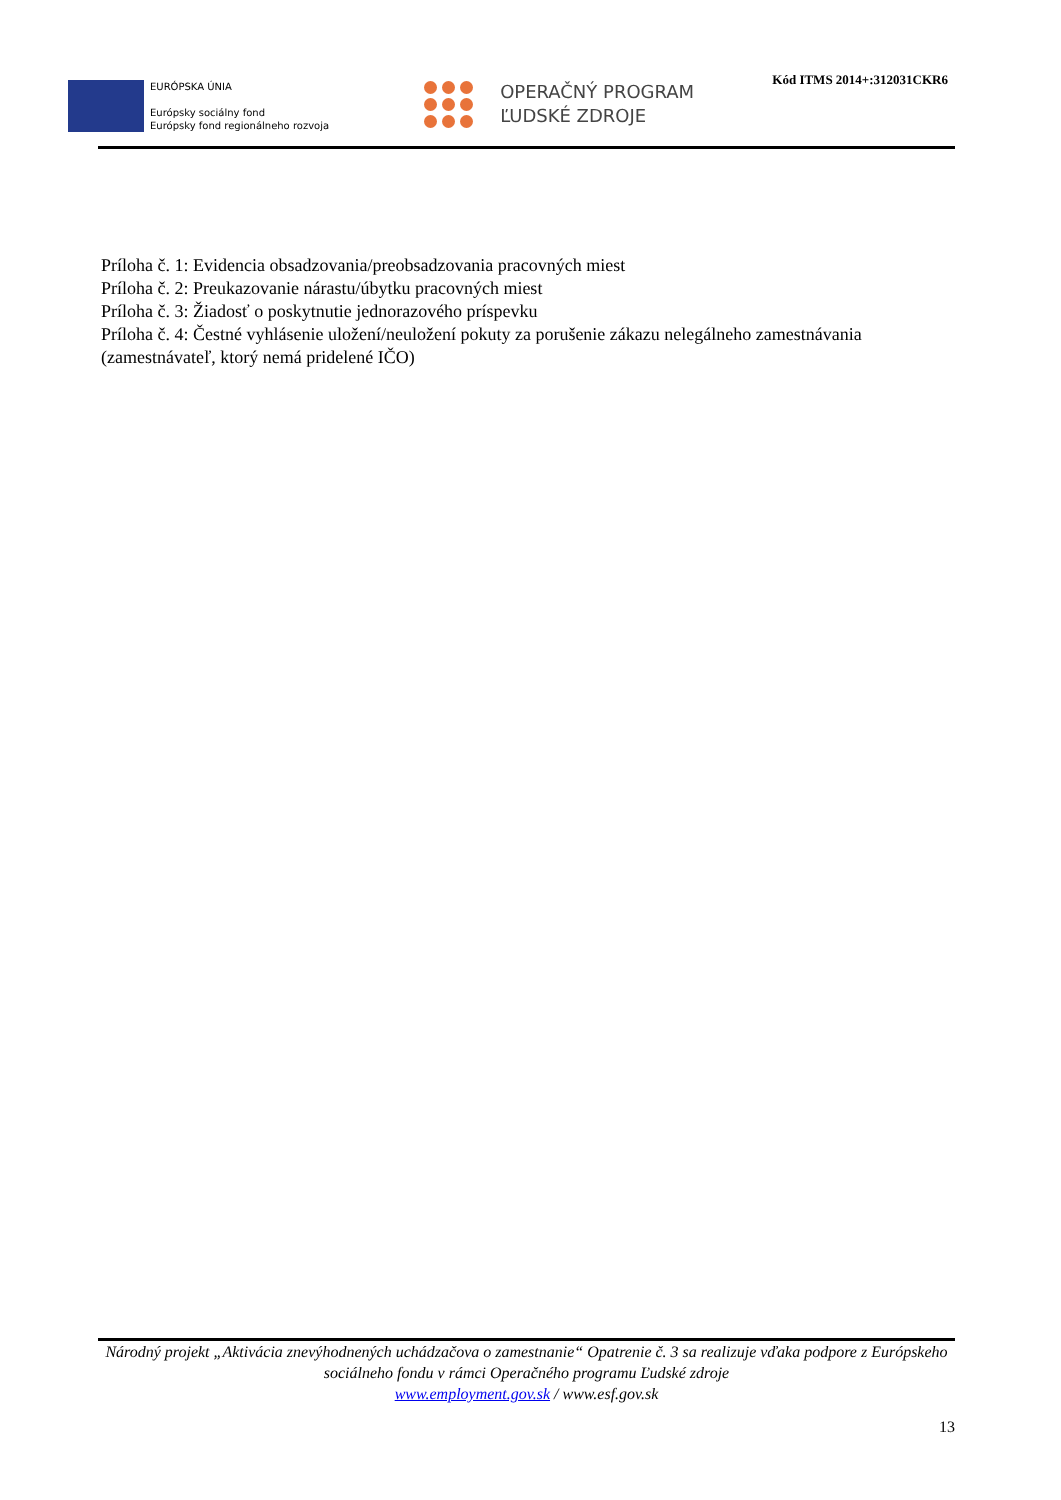EURÓPSKA ÚNIA
Európsky sociálny fond
Európsky fond regionálneho rozvoja
OPERAČNÝ PROGRAM
ĽUDSKÉ ZDROJE
Kód ITMS 2014+:312031CKR6
Príloha č. 1: Evidencia obsadzovania/preobsadzovania pracovných miest
Príloha č. 2: Preukazovanie nárastu/úbytku pracovných miest
Príloha č. 3: Žiadosť o poskytnutie jednorazového príspevku
Príloha č. 4: Čestné vyhlásenie uložení/neuložení pokuty za porušenie zákazu nelegálneho zamestnávania (zamestnávateľ, ktorý nemá pridelené IČO)
Národný projekt „Aktivácia znevýhodnených uchádzačova o zamestnanie“ Opatrenie č. 3 sa realizuje vďaka podpore z Európskeho sociálneho fondu v rámci Operačného programu Ľudské zdroje
www.employment.gov.sk / www.esf.gov.sk
13